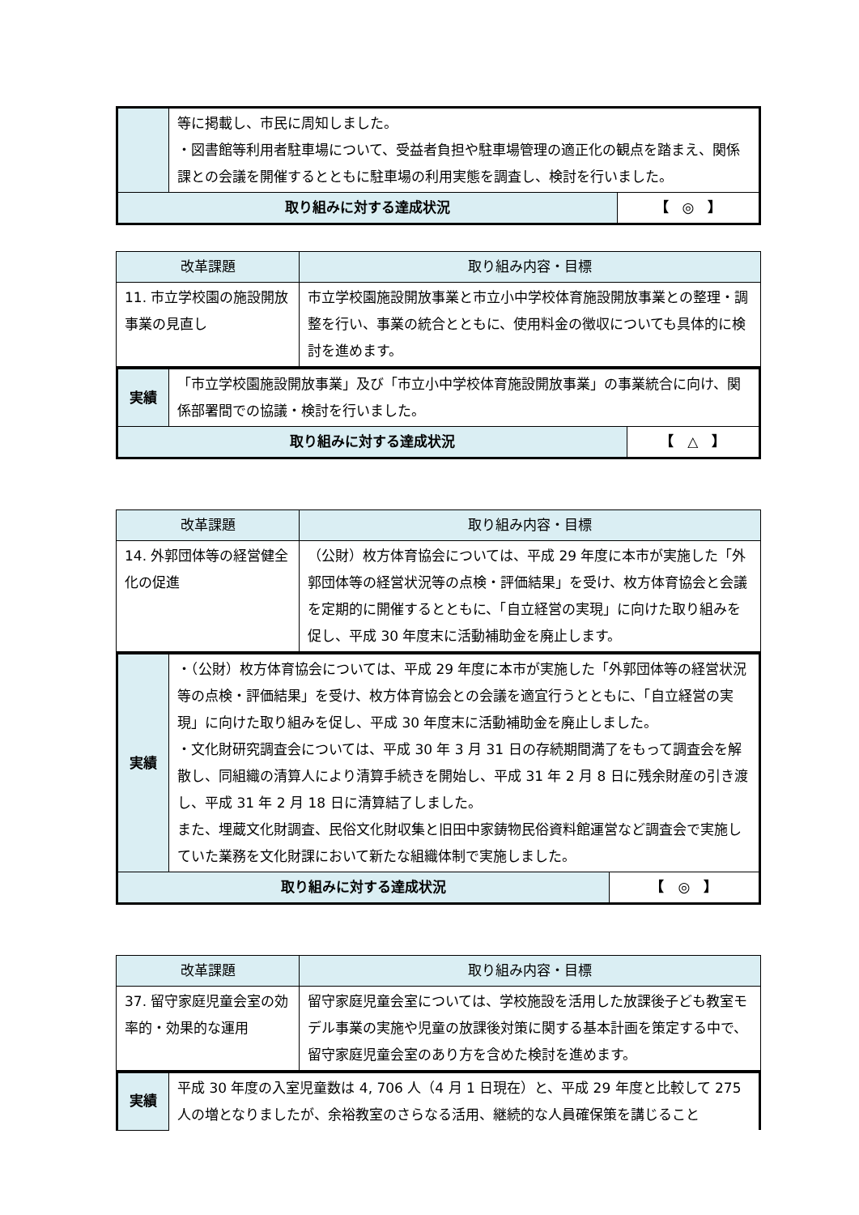| | 等に掲載し、市民に周知しました。 ・図書館等利用者駐車場について、受益者負担や駐車場管理の適正化の観点を踏まえ、関係課との会議を開催するとともに駐車場の利用実態を調査し、検討を行いました。 | |
| 取り組みに対する達成状況 | | 【 ◎ 】 |
| 改革課題 | 取り組み内容・目標 |
| --- | --- |
| 11. 市立学校園の施設開放事業の見直し | 市立学校園施設開放事業と市立小中学校体育施設開放事業との整理・調整を行い、事業の統合とともに、使用料金の徴収についても具体的に検討を進めます。 |
| 実績 | 「市立学校園施設開放事業」及び「市立小中学校体育施設開放事業」の事業統合に向け、関係部署間での協議・検討を行いました。 | |
| 取り組みに対する達成状況 | | 【 △ 】 |
| 改革課題 | 取り組み内容・目標 |
| --- | --- |
| 14. 外郭団体等の経営健全化の促進 | （公財）枚方体育協会については、平成 29 年度に本市が実施した「外郭団体等の経営状況等の点検・評価結果」を受け、枚方体育協会と会議を定期的に開催するとともに、「自立経営の実現」に向けた取り組みを促し、平成 30 年度末に活動補助金を廃止します。 |
| 実績 | ・（公財）枚方体育協会については、平成 29 年度に本市が実施した「外郭団体等の経営状況等の点検・評価結果」を受け、枚方体育協会との会議を適宜行うとともに、「自立経営の実現」に向けた取り組みを促し、平成 30 年度末に活動補助金を廃止しました。 ・文化財研究調査会については、平成 30 年 3 月 31 日の存続期間満了をもって調査会を解散し、同組織の清算人により清算手続きを開始し、平成 31 年 2 月 8 日に残余財産の引き渡し、平成 31 年 2 月 18 日に清算結了しました。 また、埋蔵文化財調査、民俗文化財収集と旧田中家鋳物民俗資料館運営など調査会で実施していた業務を文化財課において新たな組織体制で実施しました。 | |
| 取り組みに対する達成状況 | | 【 ◎ 】 |
| 改革課題 | 取り組み内容・目標 |
| --- | --- |
| 37. 留守家庭児童会室の効率的・効果的な運用 | 留守家庭児童会室については、学校施設を活用した放課後子ども教室モデル事業の実施や児童の放課後対策に関する基本計画を策定する中で、留守家庭児童会室のあり方を含めた検討を進めます。 |
| 実績 | 平成 30 年度の入室児童数は 4, 706 人（4 月 1 日現在）と、平成 29 年度と比較して 275 人の増となりましたが、余裕教室のさらなる活用、継続的な人員確保策を講じること |